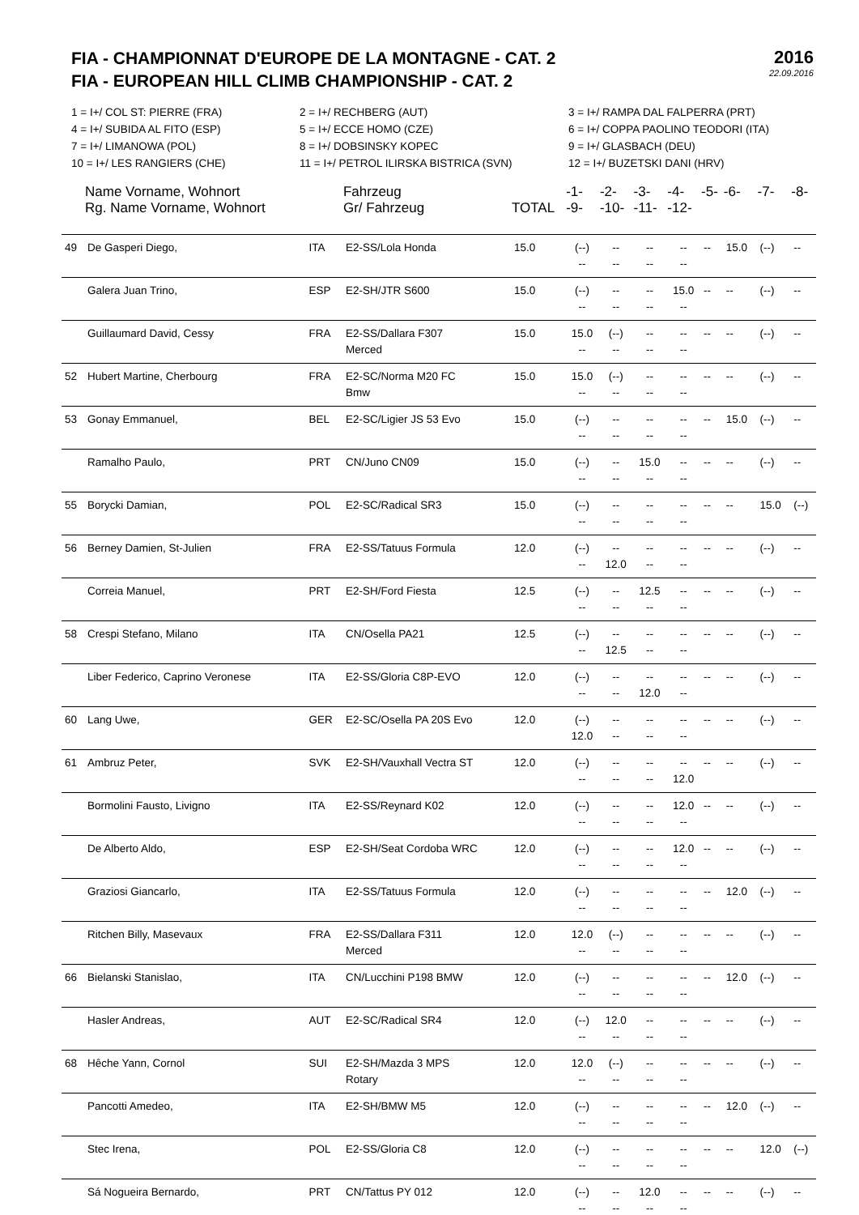FIA - CHAMPIONNAT D'EUROPE DE LA MONTAGNE - CAT. 2
FIA - EUROPEAN HILL CLIMB CHAMPIONSHIP - CAT. 2
2016
22.09.2016
1 = I+/ COL ST: PIERRE (FRA)
2 = I+/ RECHBERG (AUT)
3 = I+/ RAMPA DAL FALPERRA (PRT)
4 = I+/ SUBIDA AL FITO (ESP)
5 = I+/ ECCE HOMO (CZE)
6 = I+/ COPPA PAOLINO TEODORI (ITA)
7 = I+/ LIMANOWA (POL)
8 = I+/ DOBSINSKY KOPEC
9 = I+/ GLASBACH (DEU)
10 = I+/ LES RANGIERS (CHE)
11 = I+/ PETROL ILIRSKA BISTRICA (SVN)
12 = I+/ BUZETSKI DANI (HRV)
| | Name Vorname, Wohnort Rg. Name Vorname, Wohnort | | Fahrzeug Gr/ Fahrzeug | TOTAL | -1- -9- | -2- -10- | -3- -11- | -4- -12- | -5- | -6- | -7- | -8- |
| --- | --- | --- | --- | --- | --- | --- | --- | --- | --- | --- | --- | --- |
| 49 | De Gasperi Diego, | ITA | E2-SS/Lola Honda | 15.0 | (--) -- | -- -- | -- -- | -- -- | -- | 15.0 | (--) | -- |
| | Galera Juan Trino, | ESP | E2-SH/JTR S600 | 15.0 | (--) -- | -- -- | -- -- | 15.0 -- | -- | -- | (--) | -- |
| | Guillaumard David, Cessy | FRA | E2-SS/Dallara F307 Merced | 15.0 | 15.0 -- | (--) -- | -- -- | -- -- | -- | -- | (--) | -- |
| 52 | Hubert Martine, Cherbourg | FRA | E2-SC/Norma M20 FC Bmw | 15.0 | 15.0 -- | (--) -- | -- -- | -- -- | -- | -- | (--) | -- |
| 53 | Gonay Emmanuel, | BEL | E2-SC/Ligier JS 53 Evo | 15.0 | (--) -- | -- -- | -- -- | -- -- | -- | 15.0 | (--) | -- |
| | Ramalho Paulo, | PRT | CN/Juno CN09 | 15.0 | (--) -- | -- -- | 15.0 -- | -- -- | -- | -- | (--) | -- |
| 55 | Borycki Damian, | POL | E2-SC/Radical SR3 | 15.0 | (--) -- | -- -- | -- -- | -- -- | -- | -- | 15.0 | (--) |
| 56 | Berney Damien, St-Julien | FRA | E2-SS/Tatuus Formula | 12.0 | (--) -- | -- 12.0 | -- -- | -- -- | -- | -- | (--) | -- |
| | Correia Manuel, | PRT | E2-SH/Ford Fiesta | 12.5 | (--) -- | -- -- | 12.5 -- | -- -- | -- | -- | (--) | -- |
| 58 | Crespi Stefano, Milano | ITA | CN/Osella PA21 | 12.5 | (--) -- | -- 12.5 | -- -- | -- -- | -- | -- | (--) | -- |
| | Liber Federico, Caprino Veronese | ITA | E2-SS/Gloria C8P-EVO | 12.0 | (--) -- | -- -- | -- 12.0 | -- -- | -- | -- | (--) | -- |
| 60 | Lang Uwe, | GER | E2-SC/Osella PA 20S Evo | 12.0 | (--) 12.0 | -- -- | -- -- | -- -- | -- | -- | (--) | -- |
| 61 | Ambruz Peter, | SVK | E2-SH/Vauxhall Vectra ST | 12.0 | (--) -- | -- -- | -- -- | -- 12.0 | -- | -- | (--) | -- |
| | Bormolini Fausto, Livigno | ITA | E2-SS/Reynard K02 | 12.0 | (--) -- | -- -- | -- -- | 12.0 -- | -- | -- | (--) | -- |
| | De Alberto Aldo, | ESP | E2-SH/Seat Cordoba WRC | 12.0 | (--) -- | -- -- | -- -- | 12.0 -- | -- | -- | (--) | -- |
| | Graziosi Giancarlo, | ITA | E2-SS/Tatuus Formula | 12.0 | (--) -- | -- -- | -- -- | -- -- | -- | 12.0 | (--) | -- |
| | Ritchen Billy, Masevaux | FRA | E2-SS/Dallara F311 Merced | 12.0 | 12.0 -- | (--) -- | -- -- | -- -- | -- | -- | (--) | -- |
| 66 | Bielanski Stanislao, | ITA | CN/Lucchini P198 BMW | 12.0 | (--) -- | -- -- | -- -- | -- -- | -- | 12.0 | (--) | -- |
| | Hasler Andreas, | AUT | E2-SC/Radical SR4 | 12.0 | (--) -- | 12.0 -- | -- -- | -- -- | -- | -- | (--) | -- |
| 68 | Hêche Yann, Cornol | SUI | E2-SH/Mazda 3 MPS Rotary | 12.0 | 12.0 -- | (--) -- | -- -- | -- -- | -- | -- | (--) | -- |
| | Pancotti Amedeo, | ITA | E2-SH/BMW M5 | 12.0 | (--) -- | -- -- | -- -- | -- -- | -- | 12.0 | (--) | -- |
| | Stec Irena, | POL | E2-SS/Gloria C8 | 12.0 | (--) -- | -- -- | -- -- | -- -- | -- | -- | 12.0 | (--) |
| | Sá Nogueira Bernardo, | PRT | CN/Tattus PY 012 | 12.0 | (--) -- | -- -- | 12.0 -- | -- -- | -- | -- | (--) | -- |